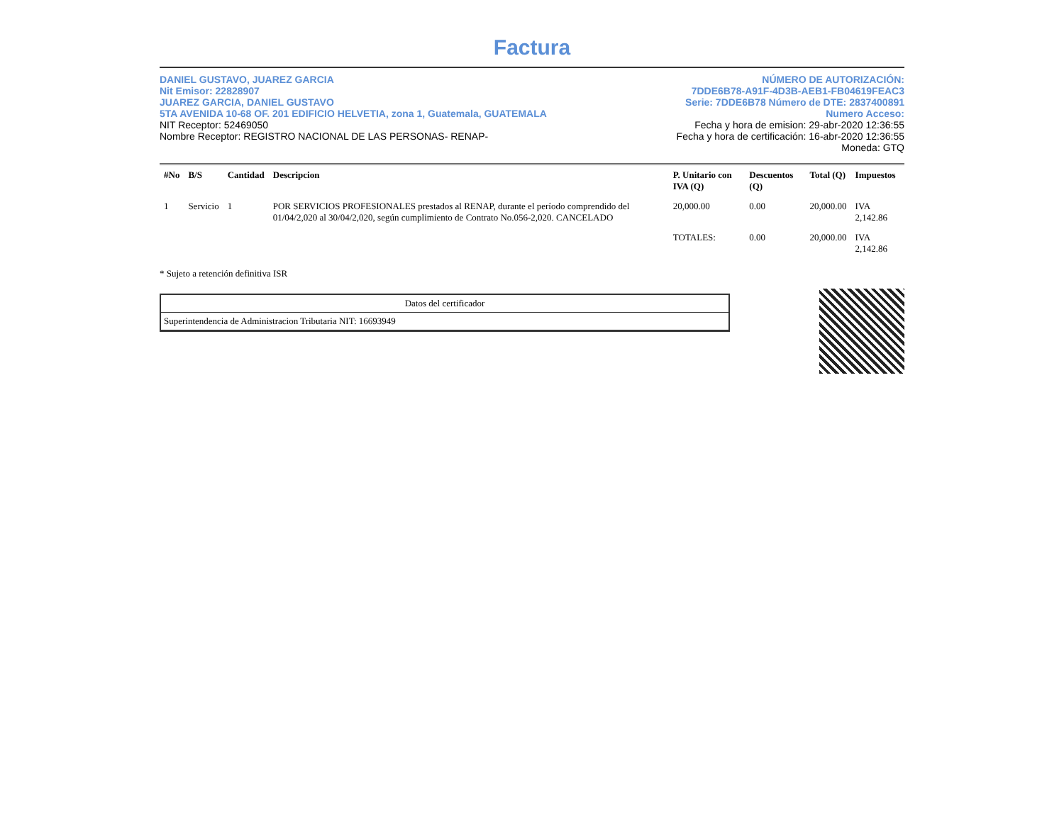Factura
DANIEL GUSTAVO, JUAREZ GARCIA
Nit Emisor: 22828907
JUAREZ GARCIA, DANIEL GUSTAVO
5TA AVENIDA 10-68 OF. 201 EDIFICIO HELVETIA, zona 1, Guatemala, GUATEMALA
NIT Receptor: 52469050
Nombre Receptor: REGISTRO NACIONAL DE LAS PERSONAS- RENAP-
NÚMERO DE AUTORIZACIÓN:
7DDE6B78-A91F-4D3B-AEB1-FB04619FEAC3
Serie: 7DDE6B78 Número de DTE: 2837400891
Numero Acceso:
Fecha y hora de emision: 29-abr-2020 12:36:55
Fecha y hora de certificación: 16-abr-2020 12:36:55
Moneda: GTQ
| #No | B/S | Cantidad | Descripcion | P. Unitario con IVA (Q) | Descuentos (Q) | Total (Q) | Impuestos |
| --- | --- | --- | --- | --- | --- | --- | --- |
| 1 | Servicio | 1 | POR SERVICIOS PROFESIONALES prestados al RENAP, durante el período comprendido del 01/04/2,020 al 30/04/2,020, según cumplimiento de Contrato No.056-2,020. CANCELADO | 20,000.00 | 0.00 | 20,000.00 | IVA 2,142.86 |
| | | | | TOTALES: | 0.00 | 20,000.00 | IVA 2,142.86 |
* Sujeto a retención definitiva ISR
Datos del certificador
Superintendencia de Administracion Tributaria NIT: 16693949